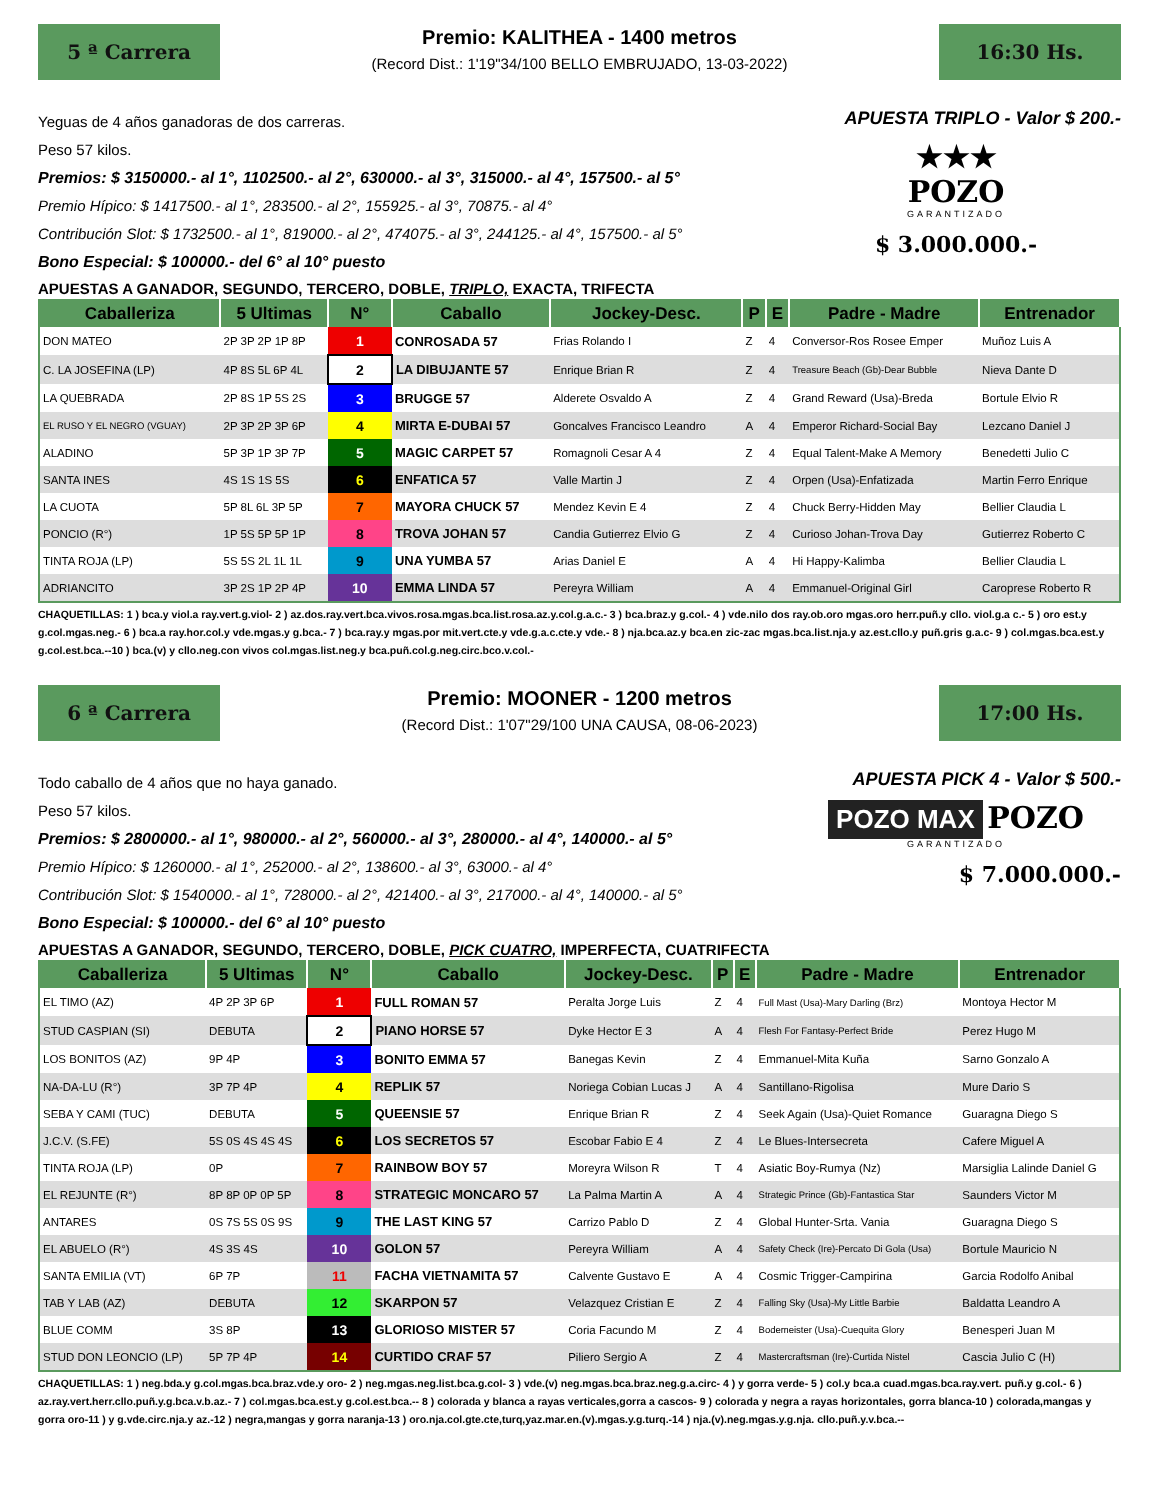5 ª Carrera
Premio: KALITHEA - 1400 metros
(Record Dist.: 1'19"34/100 BELLO EMBRUJADO, 13-03-2022)
16:30 Hs.
Yeguas de 4 años ganadoras de dos carreras.
Peso 57 kilos.
Premios: $ 3150000.- al 1°, 1102500.- al 2°, 630000.- al 3°, 315000.- al 4°, 157500.- al 5°
Premio Hípico: $ 1417500.- al 1°, 283500.- al 2°, 155925.- al 3°, 70875.- al 4°
Contribución Slot: $ 1732500.- al 1°, 819000.- al 2°, 474075.- al 3°, 244125.- al 4°, 157500.- al 5°
Bono Especial: $ 100000.- del 6° al 10° puesto
APUESTA TRIPLO - Valor $ 200.-
★★★
POZO
GARANTIZADO
$ 3.000.000.-
APUESTAS A GANADOR, SEGUNDO, TERCERO, DOBLE, TRIPLO, EXACTA, TRIFECTA
| Caballeriza | 5 Ultimas | N° | Caballo | Jockey-Desc. | P | E | Padre - Madre | Entrenador |
| --- | --- | --- | --- | --- | --- | --- | --- | --- |
| DON MATEO | 2P 3P 2P 1P 8P | 1 | CONROSADA 57 | Frias Rolando I | Z | 4 | Conversor-Ros Rosee Emper | Muñoz Luis A |
| C. LA JOSEFINA (LP) | 4P 8S 5L 6P 4L | 2 | LA DIBUJANTE 57 | Enrique Brian R | Z | 4 | Treasure Beach (Gb)-Dear Bubble | Nieva Dante D |
| LA QUEBRADA | 2P 8S 1P 5S 2S | 3 | BRUGGE 57 | Alderete Osvaldo A | Z | 4 | Grand Reward (Usa)-Breda | Bortule Elvio R |
| EL RUSO Y EL NEGRO (VGUAY) | 2P 3P 2P 3P 6P | 4 | MIRTA E-DUBAI 57 | Goncalves Francisco Leandro | A | 4 | Emperor Richard-Social Bay | Lezcano Daniel J |
| ALADINO | 5P 3P 1P 3P 7P | 5 | MAGIC CARPET 57 | Romagnoli Cesar A 4 | Z | 4 | Equal Talent-Make A Memory | Benedetti Julio C |
| SANTA INES | 4S 1S 1S 5S | 6 | ENFATICA 57 | Valle Martin J | Z | 4 | Orpen (Usa)-Enfatizada | Martin Ferro Enrique |
| LA CUOTA | 5P 8L 6L 3P 5P | 7 | MAYORA CHUCK 57 | Mendez Kevin E 4 | Z | 4 | Chuck Berry-Hidden May | Bellier Claudia L |
| PONCIO (R°) | 1P 5S 5P 5P 1P | 8 | TROVA JOHAN 57 | Candia Gutierrez Elvio G | Z | 4 | Curioso Johan-Trova Day | Gutierrez Roberto C |
| TINTA ROJA (LP) | 5S 5S 2L 1L 1L | 9 | UNA YUMBA 57 | Arias Daniel E | A | 4 | Hi Happy-Kalimba | Bellier Claudia L |
| ADRIANCITO | 3P 2S 1P 2P 4P | 10 | EMMA LINDA 57 | Pereyra William | A | 4 | Emmanuel-Original Girl | Caroprese Roberto R |
CHAQUETILLAS: 1 ) bca.y viol.a ray.vert.g.viol- 2 ) az.dos.ray.vert.bca.vivos.rosa.mgas.bca.list.rosa.az.y.col.g.a.c.- 3 ) bca.braz.y g.col.- 4 ) vde.nilo dos ray.ob.oro mgas.oro herr.puñ.y cllo. viol.g.a c.- 5 ) oro est.y g.col.mgas.neg.- 6 ) bca.a ray.hor.col.y vde.mgas.y g.bca.- 7 ) bca.ray.y mgas.por mit.vert.cte.y vde.g.a.c.cte.y vde.- 8 ) nja.bca.az.y bca.en zic-zac mgas.bca.list.nja.y az.est.cllo.y puñ.gris g.a.c- 9 ) col.mgas.bca.est.y g.col.est.bca.--10 ) bca.(v) y cllo.neg.con vivos col.mgas.list.neg.y bca.puñ.col.g.neg.circ.bco.v.col.-
6 ª Carrera
Premio: MOONER - 1200 metros
(Record Dist.: 1'07"29/100 UNA CAUSA, 08-06-2023)
17:00 Hs.
Todo caballo de 4 años que no haya ganado.
Peso 57 kilos.
Premios: $ 2800000.- al 1°, 980000.- al 2°, 560000.- al 3°, 280000.- al 4°, 140000.- al 5°
Premio Hípico: $ 1260000.- al 1°, 252000.- al 2°, 138600.- al 3°, 63000.- al 4°
Contribución Slot: $ 1540000.- al 1°, 728000.- al 2°, 421400.- al 3°, 217000.- al 4°, 140000.- al 5°
Bono Especial: $ 100000.- del 6° al 10° puesto
APUESTA PICK 4 - Valor $ 500.-
POZO MAX POZO
GARANTIZADO
$ 7.000.000.-
APUESTAS A GANADOR, SEGUNDO, TERCERO, DOBLE, PICK CUATRO, IMPERFECTA, CUATRIFECTA
| Caballeriza | 5 Ultimas | N° | Caballo | Jockey-Desc. | P | E | Padre - Madre | Entrenador |
| --- | --- | --- | --- | --- | --- | --- | --- | --- |
| EL TIMO (AZ) | 4P 2P 3P 6P | 1 | FULL ROMAN 57 | Peralta Jorge Luis | Z | 4 | Full Mast (Usa)-Mary Darling (Brz) | Montoya Hector M |
| STUD CASPIAN (SI) | DEBUTA | 2 | PIANO HORSE 57 | Dyke Hector E 3 | A | 4 | Flesh For Fantasy-Perfect Bride | Perez Hugo M |
| LOS BONITOS (AZ) | 9P 4P | 3 | BONITO EMMA 57 | Banegas Kevin | Z | 4 | Emmanuel-Mita Kuña | Sarno Gonzalo A |
| NA-DA-LU (R°) | 3P 7P 4P | 4 | REPLIK 57 | Noriega Cobian Lucas J | A | 4 | Santillano-Rigolisa | Mure Dario S |
| SEBA Y CAMI (TUC) | DEBUTA | 5 | QUEENSIE 57 | Enrique Brian R | Z | 4 | Seek Again (Usa)-Quiet Romance | Guaragna Diego S |
| J.C.V. (S.FE) | 5S 0S 4S 4S 4S | 6 | LOS SECRETOS 57 | Escobar Fabio E 4 | Z | 4 | Le Blues-Intersecreta | Cafere Miguel A |
| TINTA ROJA (LP) | 0P | 7 | RAINBOW BOY 57 | Moreyra Wilson R | T | 4 | Asiatic Boy-Rumya (Nz) | Marsiglia Lalinde Daniel G |
| EL REJUNTE (R°) | 8P 8P 0P 0P 5P | 8 | STRATEGIC MONCARO 57 | La Palma Martin A | A | 4 | Strategic Prince (Gb)-Fantastica Star | Saunders Victor M |
| ANTARES | 0S 7S 5S 0S 9S | 9 | THE LAST KING 57 | Carrizo Pablo D | Z | 4 | Global Hunter-Srta. Vania | Guaragna Diego S |
| EL ABUELO (R°) | 4S 3S 4S | 10 | GOLON 57 | Pereyra William | A | 4 | Safety Check (Ire)-Percato Di Gola (Usa) | Bortule Mauricio N |
| SANTA EMILIA (VT) | 6P 7P | 11 | FACHA VIETNAMITA 57 | Calvente Gustavo E | A | 4 | Cosmic Trigger-Campirina | Garcia Rodolfo Anibal |
| TAB Y LAB (AZ) | DEBUTA | 12 | SKARPON 57 | Velazquez Cristian E | Z | 4 | Falling Sky (Usa)-My Little Barbie | Baldatta Leandro A |
| BLUE COMM | 3S 8P | 13 | GLORIOSO MISTER 57 | Coria Facundo M | Z | 4 | Bodemeister (Usa)-Cuequita Glory | Benesperi Juan M |
| STUD DON LEONCIO (LP) | 5P 7P 4P | 14 | CURTIDO CRAF 57 | Piliero Sergio A | Z | 4 | Mastercraftsman (Ire)-Curtida Nistel | Cascia Julio C (H) |
CHAQUETILLAS: 1 ) neg.bda.y g.col.mgas.bca.braz.vde.y oro- 2 ) neg.mgas.neg.list.bca.g.col- 3 ) vde.(v) neg.mgas.bca.braz.neg.g.a.circ- 4 ) y gorra verde- 5 ) col.y bca.a cuad.mgas.bca.ray.vert. puñ.y g.col.- 6 ) az.ray.vert.herr.cllo.puñ.y.g.bca.v.b.az.- 7 ) col.mgas.bca.est.y g.col.est.bca.-- 8 ) colorada y blanca a rayas verticales,gorra a cascos- 9 ) colorada y negra a rayas horizontales, gorra blanca-10 ) colorada,mangas y gorra oro-11 ) y g.vde.circ.nja.y az.-12 ) negra,mangas y gorra naranja-13 ) oro.nja.col.gte.cte,turq,yaz.mar.en.(v).mgas.y.g.turq.-14 ) nja.(v).neg.mgas.y.g.nja. cllo.puñ.y.v.bca.--